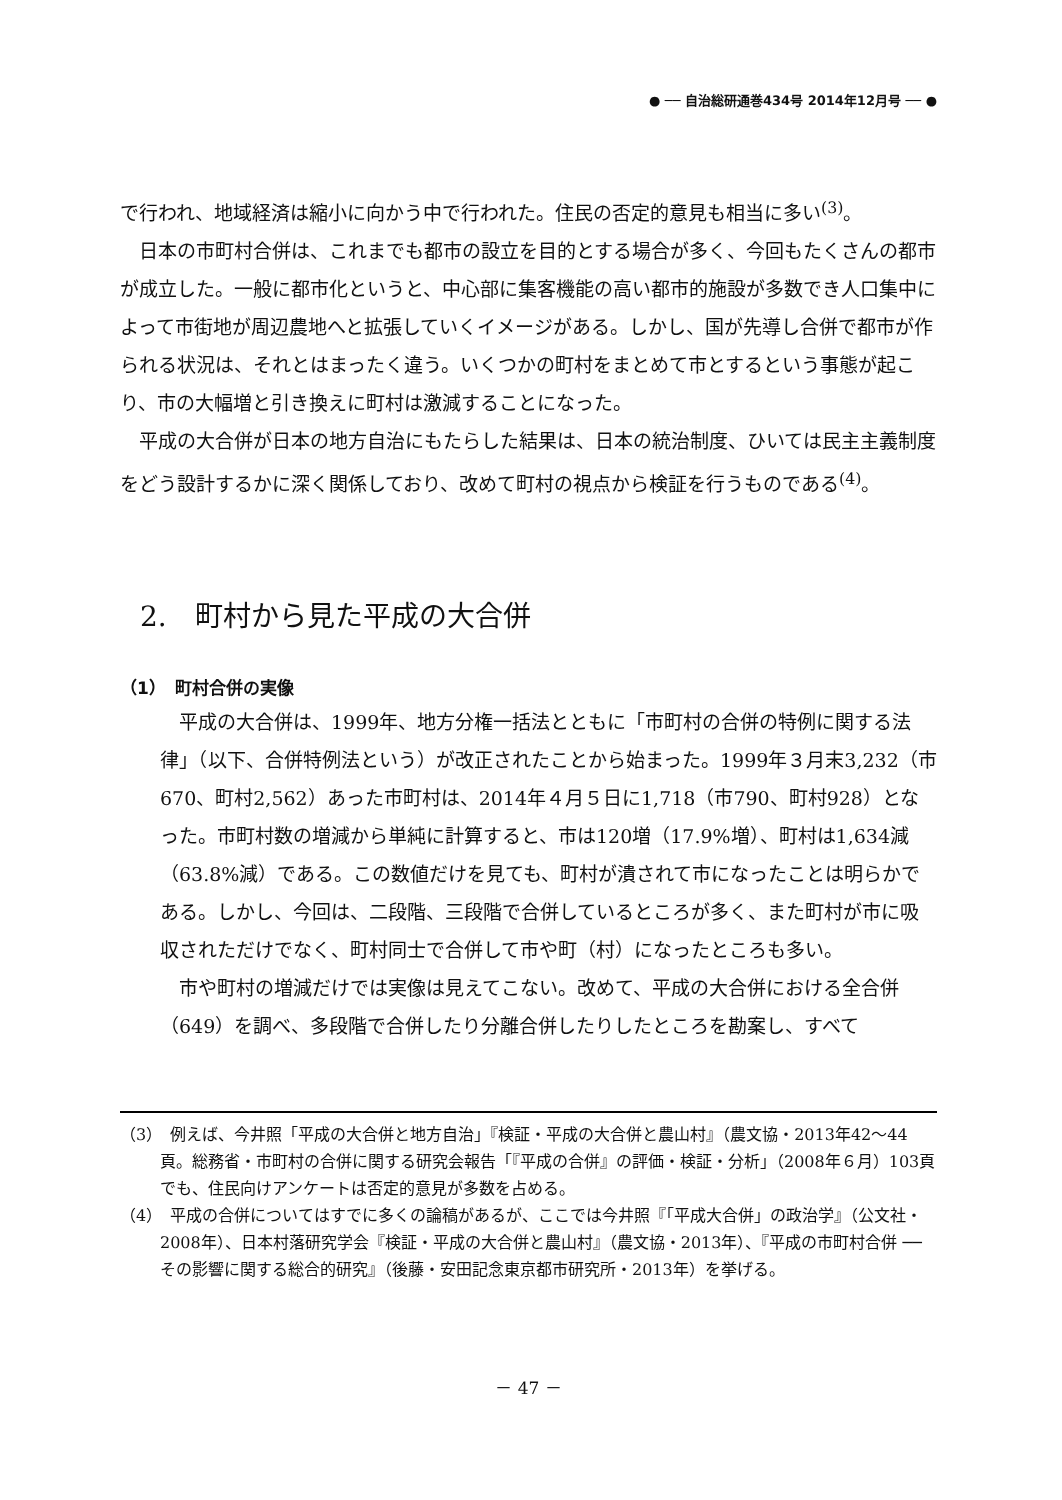● ── 自治総研通巻434号 2014年12月号 ── ●
で行われ、地域経済は縮小に向かう中で行われた。住民の否定的意見も相当に多い<sup>(3)</sup>。
日本の市町村合併は、これまでも都市の設立を目的とする場合が多く、今回もたくさんの都市が成立した。一般に都市化というと、中心部に集客機能の高い都市的施設が多数でき人口集中によって市街地が周辺農地へと拡張していくイメージがある。しかし、国が先導し合併で都市が作られる状況は、それとはまったく違う。いくつかの町村をまとめて市とするという事態が起こり、市の大幅増と引き換えに町村は激減することになった。
平成の大合併が日本の地方自治にもたらした結果は、日本の統治制度、ひいては民主主義制度をどう設計するかに深く関係しており、改めて町村の視点から検証を行うものである<sup>(4)</sup>。
2.　町村から見た平成の大合併
（1）　町村合併の実像
平成の大合併は、1999年、地方分権一括法とともに「市町村の合併の特例に関する法律」（以下、合併特例法という）が改正されたことから始まった。1999年３月末3,232（市670、町村2,562）あった市町村は、2014年４月５日に1,718（市790、町村928）となった。市町村数の増減から単純に計算すると、市は120増（17.9%増）、町村は1,634減（63.8%減）である。この数値だけを見ても、町村が潰されて市になったことは明らかである。しかし、今回は、二段階、三段階で合併しているところが多く、また町村が市に吸収されただけでなく、町村同士で合併して市や町（村）になったところも多い。
市や町村の増減だけでは実像は見えてこない。改めて、平成の大合併における全合併（649）を調べ、多段階で合併したり分離合併したりしたところを勘案し、すべて
（3）　例えば、今井照「平成の大合併と地方自治」『検証・平成の大合併と農山村』（農文協・2013年42～44頁。総務省・市町村の合併に関する研究会報告「『平成の合併』の評価・検証・分析」（2008年６月）103頁でも、住民向けアンケートは否定的意見が多数を占める。
（4）　平成の合併についてはすでに多くの論稿があるが、ここでは今井照『「平成大合併」の政治学』（公文社・2008年）、日本村落研究学会『検証・平成の大合併と農山村』（農文協・2013年）、『平成の市町村合併 ── その影響に関する総合的研究』（後藤・安田記念東京都市研究所・2013年）を挙げる。
－ 47 －